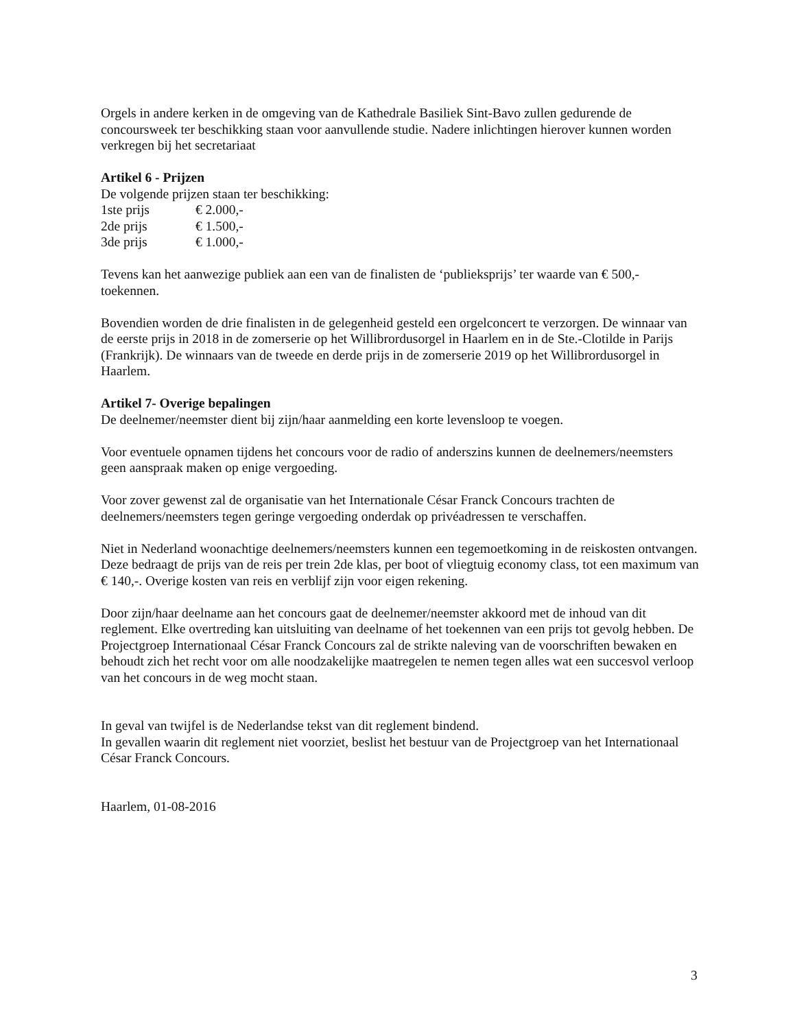Orgels in andere kerken in de omgeving van de Kathedrale Basiliek Sint-Bavo zullen gedurende de concoursweek ter beschikking staan voor aanvullende studie. Nadere inlichtingen hierover kunnen worden verkregen bij het secretariaat
Artikel 6 - Prijzen
De volgende prijzen staan ter beschikking:
1ste prijs € 2.000,-
2de prijs € 1.500,-
3de prijs € 1.000,-
Tevens kan het aanwezige publiek aan een van de finalisten de ‘publieksprijs’ ter waarde van € 500,- toekennen.
Bovendien worden de drie finalisten in de gelegenheid gesteld een orgelconcert te verzorgen. De winnaar van de eerste prijs in 2018 in de zomerserie op het Willibrordusorgel in Haarlem en in de Ste.-Clotilde in Parijs (Frankrijk). De winnaars van de tweede en derde prijs in de zomerserie 2019 op het Willibrordusorgel in Haarlem.
Artikel 7- Overige bepalingen
De deelnemer/neemster dient bij zijn/haar aanmelding een korte levensloop te voegen.
Voor eventuele opnamen tijdens het concours voor de radio of anderszins kunnen de deelnemers/neemsters geen aanspraak maken op enige vergoeding.
Voor zover gewenst zal de organisatie van het Internationale César Franck Concours trachten de deelnemers/neemsters tegen geringe vergoeding onderdak op privéadressen te verschaffen.
Niet in Nederland woonachtige deelnemers/neemsters kunnen een tegemoetkoming in de reiskosten ontvangen. Deze bedraagt de prijs van de reis per trein 2de klas, per boot of vliegtuig economy class, tot een maximum van € 140,-. Overige kosten van reis en verblijf zijn voor eigen rekening.
Door zijn/haar deelname aan het concours gaat de deelnemer/neemster akkoord met de inhoud van dit reglement. Elke overtreding kan uitsluiting van deelname of het toekennen van een prijs tot gevolg hebben. De Projectgroep Internationaal César Franck Concours zal de strikte naleving van de voorschriften bewaken en behoudt zich het recht voor om alle noodzakelijke maatregelen te nemen tegen alles wat een succesvol verloop van het concours in de weg mocht staan.
In geval van twijfel is de Nederlandse tekst van dit reglement bindend.
In gevallen waarin dit reglement niet voorziet, beslist het bestuur van de Projectgroep van het Internationaal César Franck Concours.
Haarlem, 01-08-2016
3